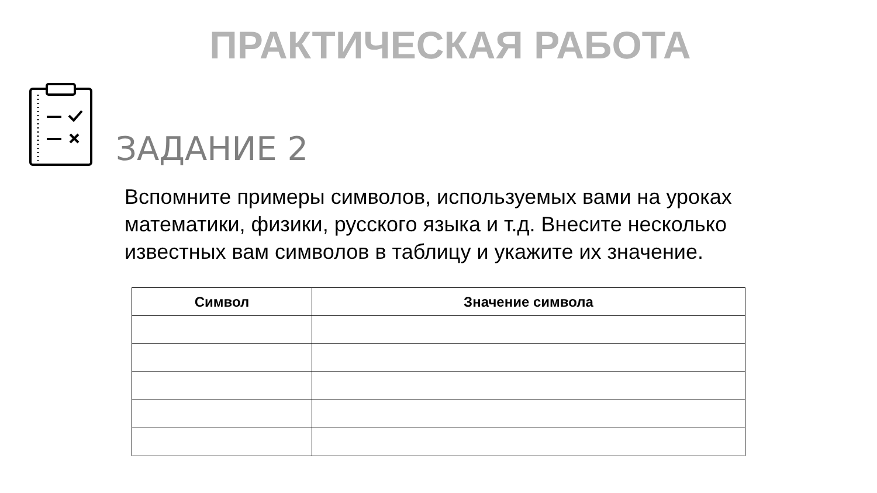ПРАКТИЧЕСКАЯ РАБОТА
ЗАДАНИЕ 2
Вспомните примеры символов, используемых вами на уроках математики, физики, русского языка и т.д. Внесите несколько известных вам символов в таблицу и укажите их значение.
| Символ | Значение символа |
| --- | --- |